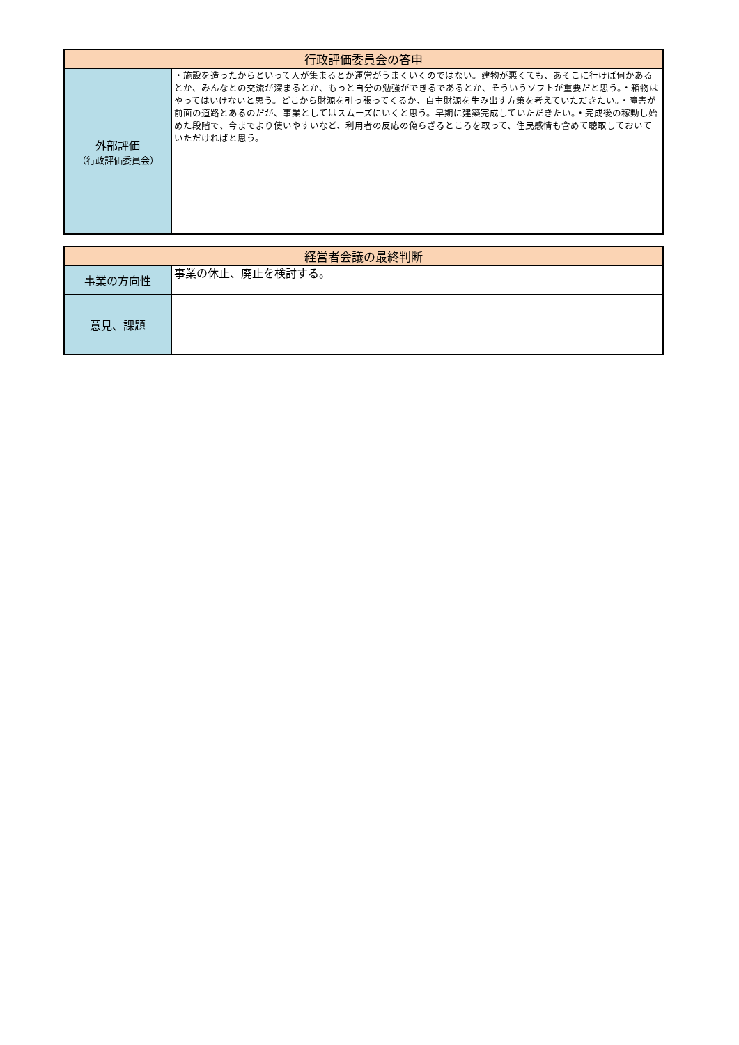| 行政評価委員会の答申 | |
| --- | --- |
| 外部評価 （行政評価委員会） | ・施設を造ったからといって人が集まるとか運営がうまくいくのではない。建物が悪くても、あそこに行けば何かあるとか、みんなとの交流が深まるとか、もっと自分の勉強ができるであるとか、そういうソフトが重要だと思う。・箱物はやってはいけないと思う。どこから財源を引っ張ってくるか、自主財源を生み出す方策を考えていただきたい。・障害が前面の道路とあるのだが、事業としてはスムーズにいくと思う。早期に建築完成していただきたい。・完成後の稼動し始めた段階で、今までより使いやすいなど、利用者の反応の偽らざるところを取って、住民感情も含めて聴取しておいていただければと思う。 |
| 経営者会議の最終判断 | |
| --- | --- |
| 事業の方向性 | 事業の休止、廃止を検討する。 |
| 意見、課題 | |